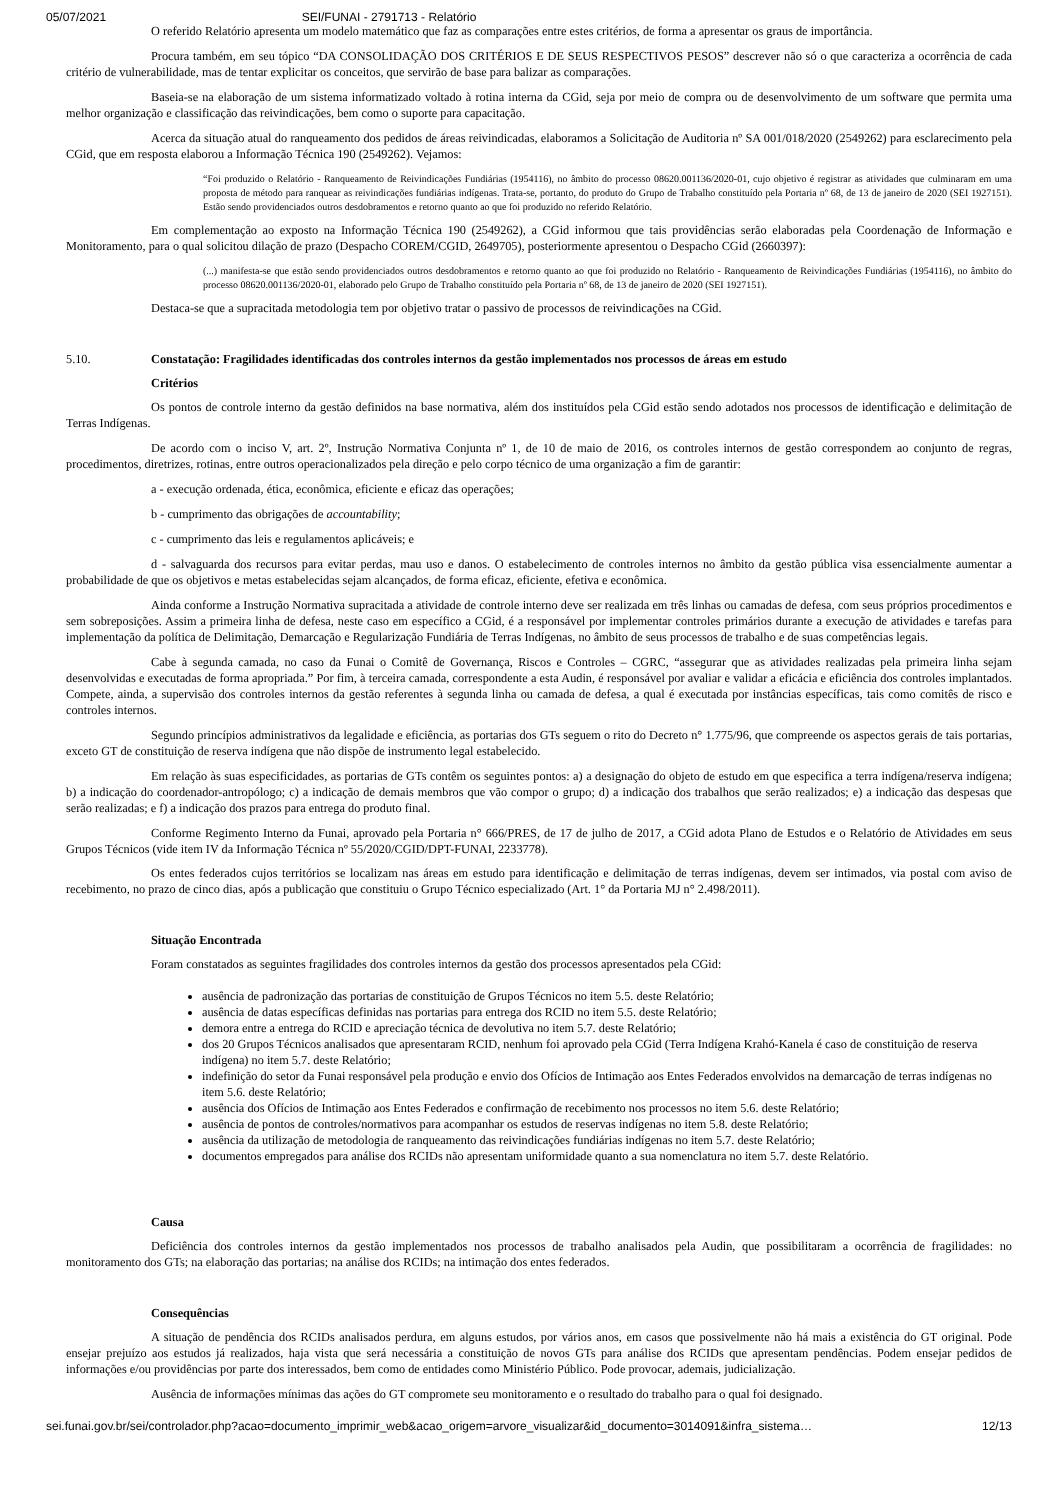05/07/2021 SEI/FUNAI - 2791713 - Relatório
O referido Relatório apresenta um modelo matemático que faz as comparações entre estes critérios, de forma a apresentar os graus de importância.
Procura também, em seu tópico “DA CONSOLIDAÇÃO DOS CRITÉRIOS E DE SEUS RESPECTIVOS PESOS” descrever não só o que caracteriza a ocorrência de cada critério de vulnerabilidade, mas de tentar explicitar os conceitos, que servirão de base para balizar as comparações.
Baseia-se na elaboração de um sistema informatizado voltado à rotina interna da CGid, seja por meio de compra ou de desenvolvimento de um software que permita uma melhor organização e classificação das reivindicações, bem como o suporte para capacitação.
Acerca da situação atual do ranqueamento dos pedidos de áreas reivindicadas, elaboramos a Solicitação de Auditoria nº SA 001/018/2020 (2549262) para esclarecimento pela CGid, que em resposta elaborou a Informação Técnica 190 (2549262). Vejamos:
“Foi produzido o Relatório - Ranqueamento de Reivindicações Fundiárias (1954116), no âmbito do processo 08620.001136/2020-01, cujo objetivo é registrar as atividades que culminaram em uma proposta de método para ranquear as reivindicações fundiárias indígenas. Trata-se, portanto, do produto do Grupo de Trabalho constituído pela Portaria nº 68, de 13 de janeiro de 2020 (SEI 1927151). Estão sendo providenciados outros desdobramentos e retorno quanto ao que foi produzido no referido Relatório.
Em complementação ao exposto na Informação Técnica 190 (2549262), a CGid informou que tais providências serão elaboradas pela Coordenação de Informação e Monitoramento, para o qual solicitou dilação de prazo (Despacho COREM/CGID, 2649705), posteriormente apresentou o Despacho CGid (2660397):
(...) manifesta-se que estão sendo providenciados outros desdobramentos e retorno quanto ao que foi produzido no Relatório - Ranqueamento de Reivindicações Fundiárias (1954116), no âmbito do processo 08620.001136/2020-01, elaborado pelo Grupo de Trabalho constituído pela Portaria nº 68, de 13 de janeiro de 2020 (SEI 1927151).
Destaca-se que a supracitada metodologia tem por objetivo tratar o passivo de processos de reivindicações na CGid.
5.10. Constatação: Fragilidades identificadas dos controles internos da gestão implementados nos processos de áreas em estudo
Critérios
Os pontos de controle interno da gestão definidos na base normativa, além dos instituídos pela CGid estão sendo adotados nos processos de identificação e delimitação de Terras Indígenas.
De acordo com o inciso V, art. 2º, Instrução Normativa Conjunta nº 1, de 10 de maio de 2016, os controles internos de gestão correspondem ao conjunto de regras, procedimentos, diretrizes, rotinas, entre outros operacionalizados pela direção e pelo corpo técnico de uma organização a fim de garantir:
a - execução ordenada, ética, econômica, eficiente e eficaz das operações;
b - cumprimento das obrigações de accountability;
c - cumprimento das leis e regulamentos aplicáveis; e
d - salvaguarda dos recursos para evitar perdas, mau uso e danos. O estabelecimento de controles internos no âmbito da gestão pública visa essencialmente aumentar a probabilidade de que os objetivos e metas estabelecidas sejam alcançados, de forma eficaz, eficiente, efetiva e econômica.
Ainda conforme a Instrução Normativa supracitada a atividade de controle interno deve ser realizada em três linhas ou camadas de defesa, com seus próprios procedimentos e sem sobreposições. Assim a primeira linha de defesa, neste caso em específico a CGid, é a responsável por implementar controles primários durante a execução de atividades e tarefas para implementação da política de Delimitação, Demarcação e Regularização Fundiária de Terras Indígenas, no âmbito de seus processos de trabalho e de suas competências legais.
Cabe à segunda camada, no caso da Funai o Comitê de Governança, Riscos e Controles – CGRC, “assegurar que as atividades realizadas pela primeira linha sejam desenvolvidas e executadas de forma apropriada.” Por fim, à terceira camada, correspondente a esta Audin, é responsável por avaliar e validar a eficácia e eficiência dos controles implantados. Compete, ainda, a supervisão dos controles internos da gestão referentes à segunda linha ou camada de defesa, a qual é executada por instâncias específicas, tais como comitês de risco e controles internos.
Segundo princípios administrativos da legalidade e eficiência, as portarias dos GTs seguem o rito do Decreto n° 1.775/96, que compreende os aspectos gerais de tais portarias, exceto GT de constituição de reserva indígena que não dispõe de instrumento legal estabelecido.
Em relação às suas especificidades, as portarias de GTs contêm os seguintes pontos: a) a designação do objeto de estudo em que especifica a terra indígena/reserva indígena; b) a indicação do coordenador-antropólogo; c) a indicação de demais membros que vão compor o grupo; d) a indicação dos trabalhos que serão realizados; e) a indicação das despesas que serão realizadas; e f) a indicação dos prazos para entrega do produto final.
Conforme Regimento Interno da Funai, aprovado pela Portaria n° 666/PRES, de 17 de julho de 2017, a CGid adota Plano de Estudos e o Relatório de Atividades em seus Grupos Técnicos (vide item IV da Informação Técnica nº 55/2020/CGID/DPT-FUNAI, 2233778).
Os entes federados cujos territórios se localizam nas áreas em estudo para identificação e delimitação de terras indígenas, devem ser intimados, via postal com aviso de recebimento, no prazo de cinco dias, após a publicação que constituiu o Grupo Técnico especializado (Art. 1° da Portaria MJ n° 2.498/2011).
Situação Encontrada
Foram constatados as seguintes fragilidades dos controles internos da gestão dos processos apresentados pela CGid:
ausência de padronização das portarias de constituição de Grupos Técnicos no item 5.5. deste Relatório;
ausência de datas específicas definidas nas portarias para entrega dos RCID no item 5.5. deste Relatório;
demora entre a entrega do RCID e apreciação técnica de devolutiva no item 5.7. deste Relatório;
dos 20 Grupos Técnicos analisados que apresentaram RCID, nenhum foi aprovado pela CGid (Terra Indígena Krahó-Kanela é caso de constituição de reserva indígena) no item 5.7. deste Relatório;
indefinição do setor da Funai responsável pela produção e envio dos Ofícios de Intimação aos Entes Federados envolvidos na demarcação de terras indígenas no item 5.6. deste Relatório;
ausência dos Ofícios de Intimação aos Entes Federados e confirmação de recebimento nos processos no item 5.6. deste Relatório;
ausência de pontos de controles/normativos para acompanhar os estudos de reservas indígenas no item 5.8. deste Relatório;
ausência da utilização de metodologia de ranqueamento das reivindicações fundiárias indígenas no item 5.7. deste Relatório;
documentos empregados para análise dos RCIDs não apresentam uniformidade quanto a sua nomenclatura no item 5.7. deste Relatório.
Causa
Deficiência dos controles internos da gestão implementados nos processos de trabalho analisados pela Audin, que possibilitaram a ocorrência de fragilidades: no monitoramento dos GTs; na elaboração das portarias; na análise dos RCIDs; na intimação dos entes federados.
Consequências
A situação de pendência dos RCIDs analisados perdura, em alguns estudos, por vários anos, em casos que possivelmente não há mais a existência do GT original. Pode ensejar prejuízo aos estudos já realizados, haja vista que será necessária a constituição de novos GTs para análise dos RCIDs que apresentam pendências. Podem ensejar pedidos de informações e/ou providências por parte dos interessados, bem como de entidades como Ministério Público. Pode provocar, ademais, judicialização.
Ausência de informações mínimas das ações do GT compromete seu monitoramento e o resultado do trabalho para o qual foi designado.
sei.funai.gov.br/sei/controlador.php?acao=documento_imprimir_web&acao_origem=arvore_visualizar&id_documento=3014091&infra_sistema… 12/13